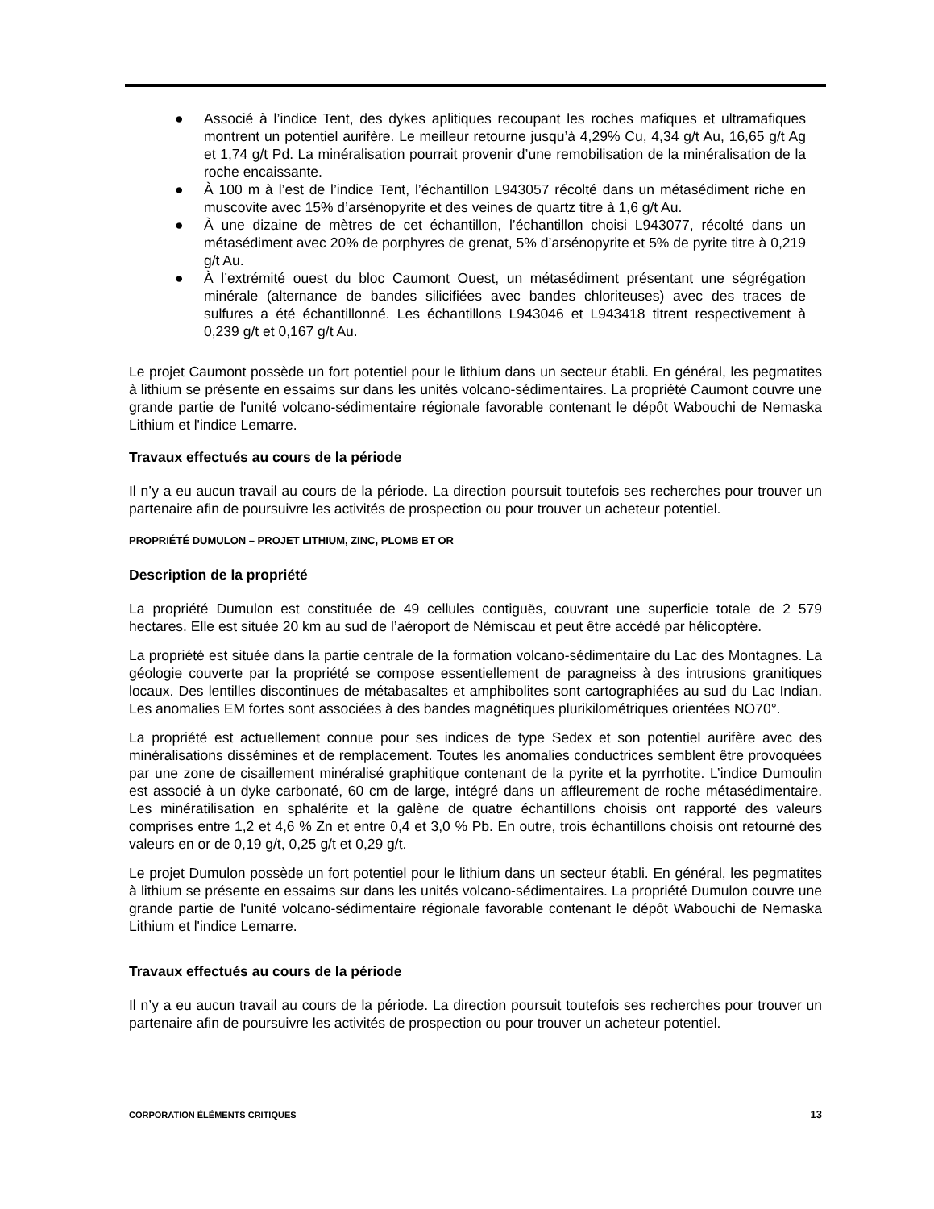● Associé à l’indice Tent, des dykes aplitiques recoupant les roches mafiques et ultramafiques montrent un potentiel aurifère. Le meilleur retourne jusqu’à 4,29% Cu, 4,34 g/t Au, 16,65 g/t Ag et 1,74 g/t Pd. La minéralisation pourrait provenir d’une remobilisation de la minéralisation de la roche encaissante.
● À 100 m à l’est de l’indice Tent, l’échantillon L943057 récolté dans un métasédiment riche en muscovite avec 15% d’arsénopyrite et des veines de quartz titre à 1,6 g/t Au.
● À une dizaine de mètres de cet échantillon, l’échantillon choisi L943077, récolté dans un métasédiment avec 20% de porphyres de grenat, 5% d’arsénopyrite et 5% de pyrite titre à 0,219 g/t Au.
● À l’extrémité ouest du bloc Caumont Ouest, un métasédiment présentant une ségrégation minérale (alternance de bandes silicifiées avec bandes chloriteuses) avec des traces de sulfures a été échantillonné. Les échantillons L943046 et L943418 titrent respectivement à 0,239 g/t et 0,167 g/t Au.
Le projet Caumont possède un fort potentiel pour le lithium dans un secteur établi. En général, les pegmatites à lithium se présente en essaims sur dans les unités volcano-sédimentaires. La propriété Caumont couvre une grande partie de l'unité volcano-sédimentaire régionale favorable contenant le dépôt Wabouchi de Nemaska Lithium et l'indice Lemarre.
Travaux effectués au cours de la période
Il n’y a eu aucun travail au cours de la période. La direction poursuit toutefois ses recherches pour trouver un partenaire afin de poursuivre les activités de prospection ou pour trouver un acheteur potentiel.
PROPRIÉTÉ DUMULON – PROJET LITHIUM, ZINC, PLOMB ET OR
Description de la propriété
La propriété Dumulon est constituée de 49 cellules contiguës, couvrant une superficie totale de 2 579 hectares. Elle est située 20 km au sud de l’aéroport de Némiscau et peut être accédé par hélicoptère.
La propriété est située dans la partie centrale de la formation volcano-sédimentaire du Lac des Montagnes. La géologie couverte par la propriété se compose essentiellement de paragneiss à des intrusions granitiques locaux. Des lentilles discontinues de métabasaltes et amphibolites sont cartographiées au sud du Lac Indian. Les anomalies EM fortes sont associées à des bandes magnétiques plurikilométriques orientées NO70°.
La propriété est actuellement connue pour ses indices de type Sedex et son potentiel aurifère avec des minéralisations dissémines et de remplacement. Toutes les anomalies conductrices semblent être provoquées par une zone de cisaillement minéralisé graphitique contenant de la pyrite et la pyrrhotite. L’indice Dumoulin est associé à un dyke carbonaté, 60 cm de large, intégré dans un affleurement de roche métasédimentaire. Les minératilisation en sphalérite et la galène de quatre échantillons choisis ont rapporté des valeurs comprises entre 1,2 et 4,6 % Zn et entre 0,4 et 3,0 % Pb. En outre, trois échantillons choisis ont retourné des valeurs en or de 0,19 g/t, 0,25 g/t et 0,29 g/t.
Le projet Dumulon possède un fort potentiel pour le lithium dans un secteur établi. En général, les pegmatites à lithium se présente en essaims sur dans les unités volcano-sédimentaires. La propriété Dumulon couvre une grande partie de l'unité volcano-sédimentaire régionale favorable contenant le dépôt Wabouchi de Nemaska Lithium et l'indice Lemarre.
Travaux effectués au cours de la période
Il n’y a eu aucun travail au cours de la période. La direction poursuit toutefois ses recherches pour trouver un partenaire afin de poursuivre les activités de prospection ou pour trouver un acheteur potentiel.
CORPORATION ÉLÉMENTS CRITIQUES 13